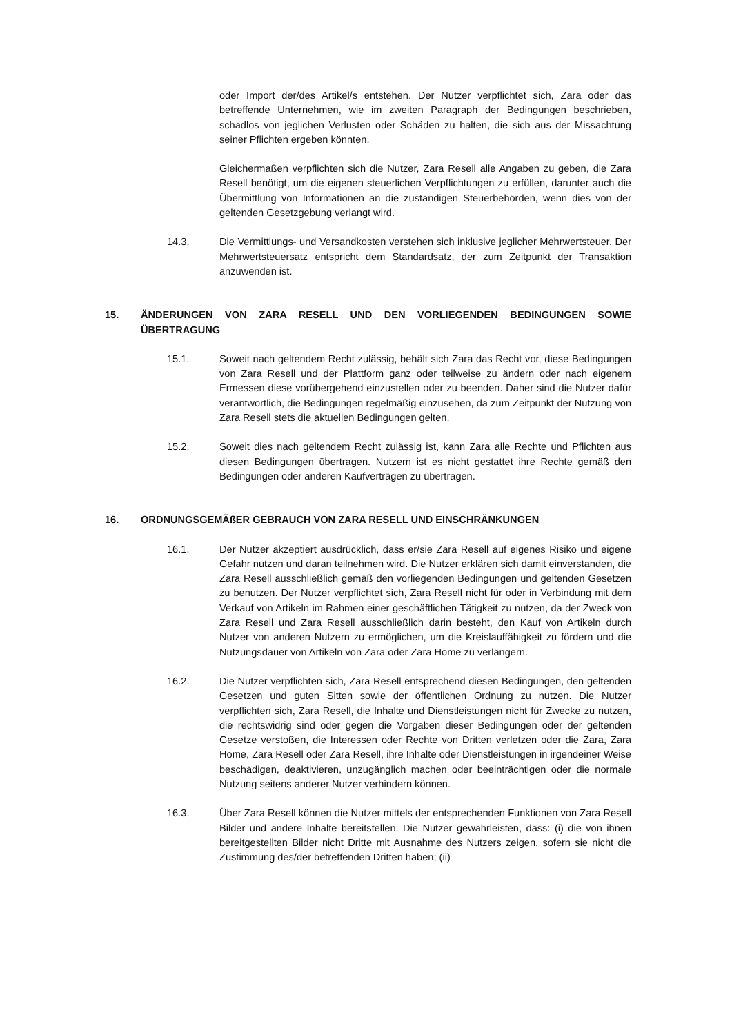oder Import der/des Artikel/s entstehen. Der Nutzer verpflichtet sich, Zara oder das betreffende Unternehmen, wie im zweiten Paragraph der Bedingungen beschrieben, schadlos von jeglichen Verlusten oder Schäden zu halten, die sich aus der Missachtung seiner Pflichten ergeben könnten.
Gleichermaßen verpflichten sich die Nutzer, Zara Resell alle Angaben zu geben, die Zara Resell benötigt, um die eigenen steuerlichen Verpflichtungen zu erfüllen, darunter auch die Übermittlung von Informationen an die zuständigen Steuerbehörden, wenn dies von der geltenden Gesetzgebung verlangt wird.
14.3. Die Vermittlungs- und Versandkosten verstehen sich inklusive jeglicher Mehrwertsteuer. Der Mehrwertsteuersatz entspricht dem Standardsatz, der zum Zeitpunkt der Transaktion anzuwenden ist.
15. ÄNDERUNGEN VON ZARA RESELL UND DEN VORLIEGENDEN BEDINGUNGEN SOWIE ÜBERTRAGUNG
15.1. Soweit nach geltendem Recht zulässig, behält sich Zara das Recht vor, diese Bedingungen von Zara Resell und der Plattform ganz oder teilweise zu ändern oder nach eigenem Ermessen diese vorübergehend einzustellen oder zu beenden. Daher sind die Nutzer dafür verantwortlich, die Bedingungen regelmäßig einzusehen, da zum Zeitpunkt der Nutzung von Zara Resell stets die aktuellen Bedingungen gelten.
15.2. Soweit dies nach geltendem Recht zulässig ist, kann Zara alle Rechte und Pflichten aus diesen Bedingungen übertragen. Nutzern ist es nicht gestattet ihre Rechte gemäß den Bedingungen oder anderen Kaufverträgen zu übertragen.
16. ORDNUNGSGEMÄßER GEBRAUCH VON ZARA RESELL UND EINSCHRÄNKUNGEN
16.1. Der Nutzer akzeptiert ausdrücklich, dass er/sie Zara Resell auf eigenes Risiko und eigene Gefahr nutzen und daran teilnehmen wird. Die Nutzer erklären sich damit einverstanden, die Zara Resell ausschließlich gemäß den vorliegenden Bedingungen und geltenden Gesetzen zu benutzen. Der Nutzer verpflichtet sich, Zara Resell nicht für oder in Verbindung mit dem Verkauf von Artikeln im Rahmen einer geschäftlichen Tätigkeit zu nutzen, da der Zweck von Zara Resell und Zara Resell ausschließlich darin besteht, den Kauf von Artikeln durch Nutzer von anderen Nutzern zu ermöglichen, um die Kreislauffähigkeit zu fördern und die Nutzungsdauer von Artikeln von Zara oder Zara Home zu verlängern.
16.2. Die Nutzer verpflichten sich, Zara Resell entsprechend diesen Bedingungen, den geltenden Gesetzen und guten Sitten sowie der öffentlichen Ordnung zu nutzen. Die Nutzer verpflichten sich, Zara Resell, die Inhalte und Dienstleistungen nicht für Zwecke zu nutzen, die rechtswidrig sind oder gegen die Vorgaben dieser Bedingungen oder der geltenden Gesetze verstoßen, die Interessen oder Rechte von Dritten verletzen oder die Zara, Zara Home, Zara Resell oder Zara Resell, ihre Inhalte oder Dienstleistungen in irgendeiner Weise beschädigen, deaktivieren, unzugänglich machen oder beeinträchtigen oder die normale Nutzung seitens anderer Nutzer verhindern können.
16.3. Über Zara Resell können die Nutzer mittels der entsprechenden Funktionen von Zara Resell Bilder und andere Inhalte bereitstellen. Die Nutzer gewährleisten, dass: (i) die von ihnen bereitgestellten Bilder nicht Dritte mit Ausnahme des Nutzers zeigen, sofern sie nicht die Zustimmung des/der betreffenden Dritten haben; (ii)